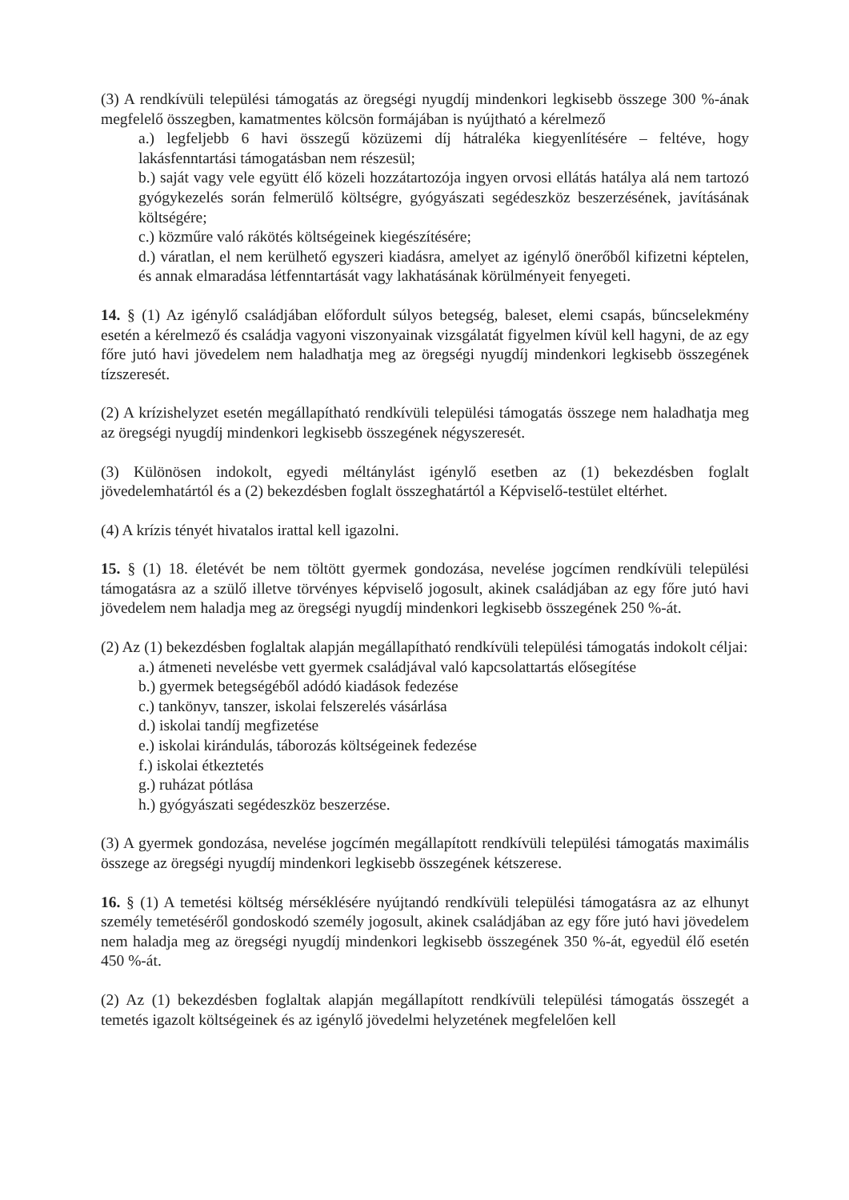(3) A rendkívüli települési támogatás az öregségi nyugdíj mindenkori legkisebb összege 300 %-ának megfelelő összegben, kamatmentes kölcsön formájában is nyújtható a kérelmező
a.) legfeljebb 6 havi összegű közüzemi díj hátraléka kiegyenlítésére – feltéve, hogy lakásfenntartási támogatásban nem részesül;
b.) saját vagy vele együtt élő közeli hozzátartozója ingyen orvosi ellátás hatálya alá nem tartozó gyógykezelés során felmerülő költségre, gyógyászati segédeszköz beszerzésének, javításának költségére;
c.) közműre való rákötés költségeinek kiegészítésére;
d.) váratlan, el nem kerülhető egyszeri kiadásra, amelyet az igénylő önerőből kifizetni képtelen, és annak elmaradása létfenntartását vagy lakhatásának körülményeit fenyegeti.
14. § (1) Az igénylő családjában előfordult súlyos betegség, baleset, elemi csapás, bűncselekmény esetén a kérelmező és családja vagyoni viszonyainak vizsgálatát figyelmen kívül kell hagyni, de az egy főre jutó havi jövedelem nem haladhatja meg az öregségi nyugdíj mindenkori legkisebb összegének tízszeresét.
(2) A krízishelyzet esetén megállapítható rendkívüli települési támogatás összege nem haladhatja meg az öregségi nyugdíj mindenkori legkisebb összegének négyszeresét.
(3) Különösen indokolt, egyedi méltánylást igénylő esetben az (1) bekezdésben foglalt jövedelemhatártól és a (2) bekezdésben foglalt összeghatártól a Képviselő-testület eltérhet.
(4) A krízis tényét hivatalos irattal kell igazolni.
15. § (1) 18. életévét be nem töltött gyermek gondozása, nevelése jogcímen rendkívüli települési támogatásra az a szülő illetve törvényes képviselő jogosult, akinek családjában az egy főre jutó havi jövedelem nem haladja meg az öregségi nyugdíj mindenkori legkisebb összegének 250 %-át.
(2) Az (1) bekezdésben foglaltak alapján megállapítható rendkívüli települési támogatás indokolt céljai:
a.) átmeneti nevelésbe vett gyermek családjával való kapcsolattartás elősegítése
b.) gyermek betegségéből adódó kiadások fedezése
c.) tankönyv, tanszer, iskolai felszerelés vásárlása
d.) iskolai tandíj megfizetése
e.) iskolai kirándulás, táborozás költségeinek fedezése
f.) iskolai étkeztetés
g.) ruházat pótlása
h.) gyógyászati segédeszköz beszerzése.
(3) A gyermek gondozása, nevelése jogcímén megállapított rendkívüli települési támogatás maximális összege az öregségi nyugdíj mindenkori legkisebb összegének kétszerese.
16. § (1) A temetési költség mérséklésére nyújtandó rendkívüli települési támogatásra az az elhunyt személy temetéséről gondoskodó személy jogosult, akinek családjában az egy főre jutó havi jövedelem nem haladja meg az öregségi nyugdíj mindenkori legkisebb összegének 350 %-át, egyedül élő esetén 450 %-át.
(2) Az (1) bekezdésben foglaltak alapján megállapított rendkívüli települési támogatás összegét a temetés igazolt költségeinek és az igénylő jövedelmi helyzetének megfelelően kell